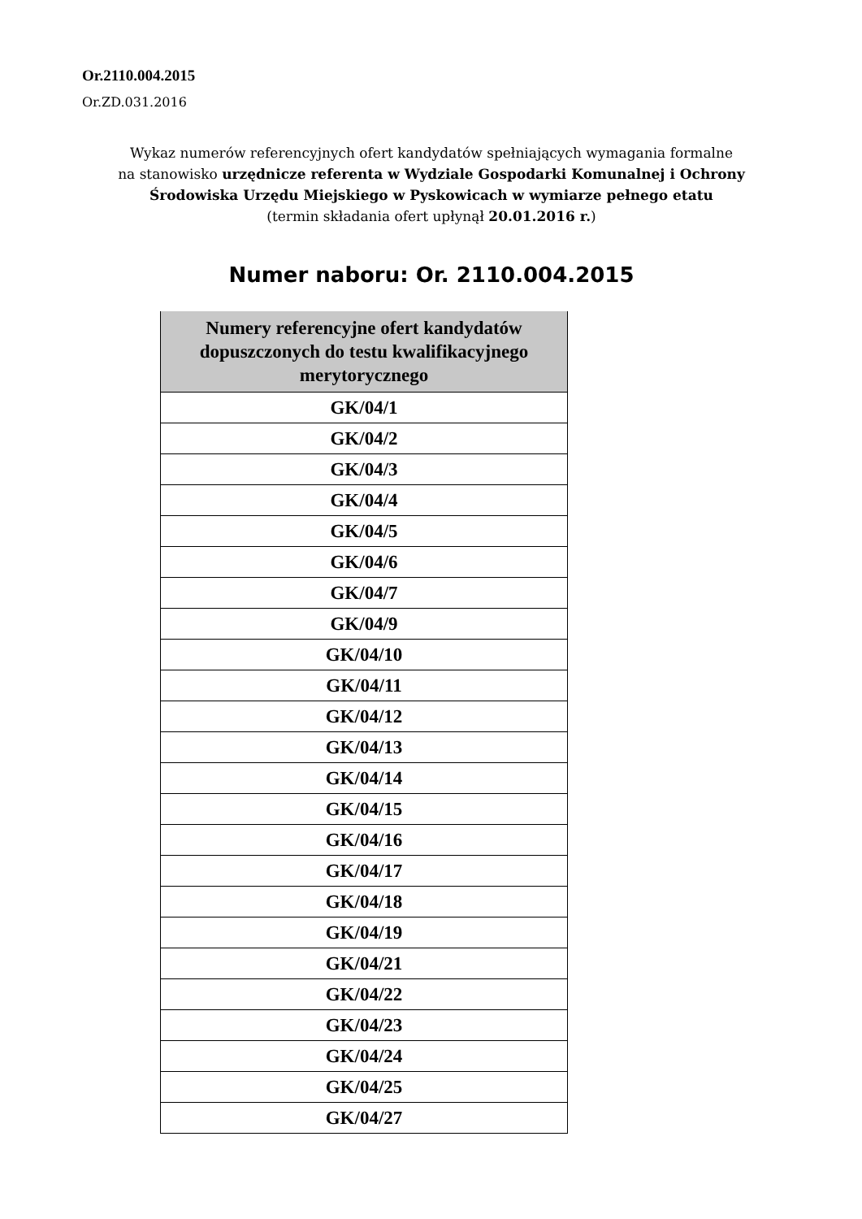Or.2110.004.2015
Or.ZD.031.2016
Wykaz numerów referencyjnych ofert kandydatów spełniających wymagania formalne
na stanowisko urzędnicze referenta w Wydziale Gospodarki Komunalnej i Ochrony Środowiska Urzędu Miejskiego w Pyskowicach w wymiarze pełnego etatu
(termin składania ofert upłynął 20.01.2016 r.)
Numer naboru: Or. 2110.004.2015
| Numery referencyjne ofert kandydatów dopuszczonych do testu kwalifikacyjnego merytorycznego |
| --- |
| GK/04/1 |
| GK/04/2 |
| GK/04/3 |
| GK/04/4 |
| GK/04/5 |
| GK/04/6 |
| GK/04/7 |
| GK/04/9 |
| GK/04/10 |
| GK/04/11 |
| GK/04/12 |
| GK/04/13 |
| GK/04/14 |
| GK/04/15 |
| GK/04/16 |
| GK/04/17 |
| GK/04/18 |
| GK/04/19 |
| GK/04/21 |
| GK/04/22 |
| GK/04/23 |
| GK/04/24 |
| GK/04/25 |
| GK/04/27 |